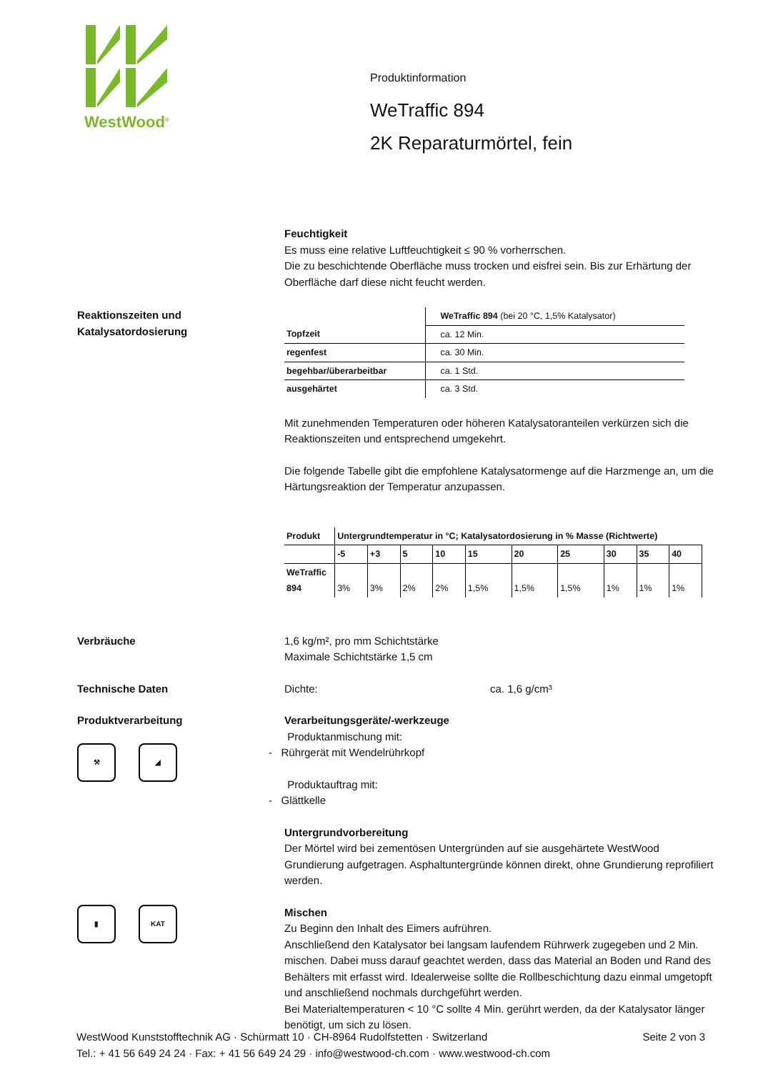WestWood<sup>®</sup>
Produktinformation
WeTraffic 894
2K Reparaturmörtel, fein
Feuchtigkeit
Es muss eine relative Luftfeuchtigkeit ≤ 90 % vorherrschen.
Die zu beschichtende Oberfläche muss trocken und eisfrei sein. Bis zur Erhärtung der Oberfläche darf diese nicht feucht werden.
Reaktionszeiten und Katalysatordosierung
| | WeTraffic 894 (bei 20 °C, 1,5% Katalysator) |
| Topfzeit | ca. 12 Min. |
| regenfest | ca. 30 Min. |
| begehbar/überarbeitbar | ca. 1 Std. |
| ausgehärtet | ca. 3 Std. |
Mit zunehmenden Temperaturen oder höheren Katalysatoranteilen verkürzen sich die Reaktionszeiten und entsprechend umgekehrt.
Die folgende Tabelle gibt die empfohlene Katalysatormenge auf die Harzmenge an, um die Härtungsreaktion der Temperatur anzupassen.
| Produkt | Untergrundtemperatur in °C; Katalysatordosierung in % Masse (Richtwerte) | | | | | | | | | |
| --- | --- | --- | --- | --- | --- | --- | --- | --- | --- | --- |
| | -5 | +3 | 5 | 10 | 15 | 20 | 25 | 30 | 35 | 40 |
| WeTraffic 894 | 3% | 3% | 2% | 2% | 1,5% | 1,5% | 1,5% | 1% | 1% | 1% |
Verbräuche 1,6 kg/m², pro mm Schichtstärke
Maximale Schichtstärke 1,5 cm
Technische Daten Dichte: ca. 1,6 g/cm³
Produktverarbeitung
⚒ ◢
Verarbeitungsgeräte/-werkzeuge
Produktanmischung mit:
- Rührgerät mit Wendelrührkopf
Produktauftrag mit:
- Glättkelle
Untergrundvorbereitung
Der Mörtel wird bei zementösen Untergründen auf sie ausgehärtete WestWood Grundierung aufgetragen. Asphaltuntergründe können direkt, ohne Grundierung reprofiliert werden.
▮ KAT
Mischen
Zu Beginn den Inhalt des Eimers aufrühren.
Anschließend den Katalysator bei langsam laufendem Rührwerk zugegeben und 2 Min. mischen. Dabei muss darauf geachtet werden, dass das Material an Boden und Rand des Behälters mit erfasst wird. Idealerweise sollte die Rollbeschichtung dazu einmal umgetopft und anschließend nochmals durchgeführt werden.
Bei Materialtemperaturen < 10 °C sollte 4 Min. gerührt werden, da der Katalysator länger benötigt, um sich zu lösen.
WestWood Kunststofftechnik AG · Schürmatt 10 · CH-8964 Rudolfstetten · Switzerland Seite 2 von 3
Tel.: + 41 56 649 24 24 · Fax: + 41 56 649 24 29 · info@westwood-ch.com · www.westwood-ch.com